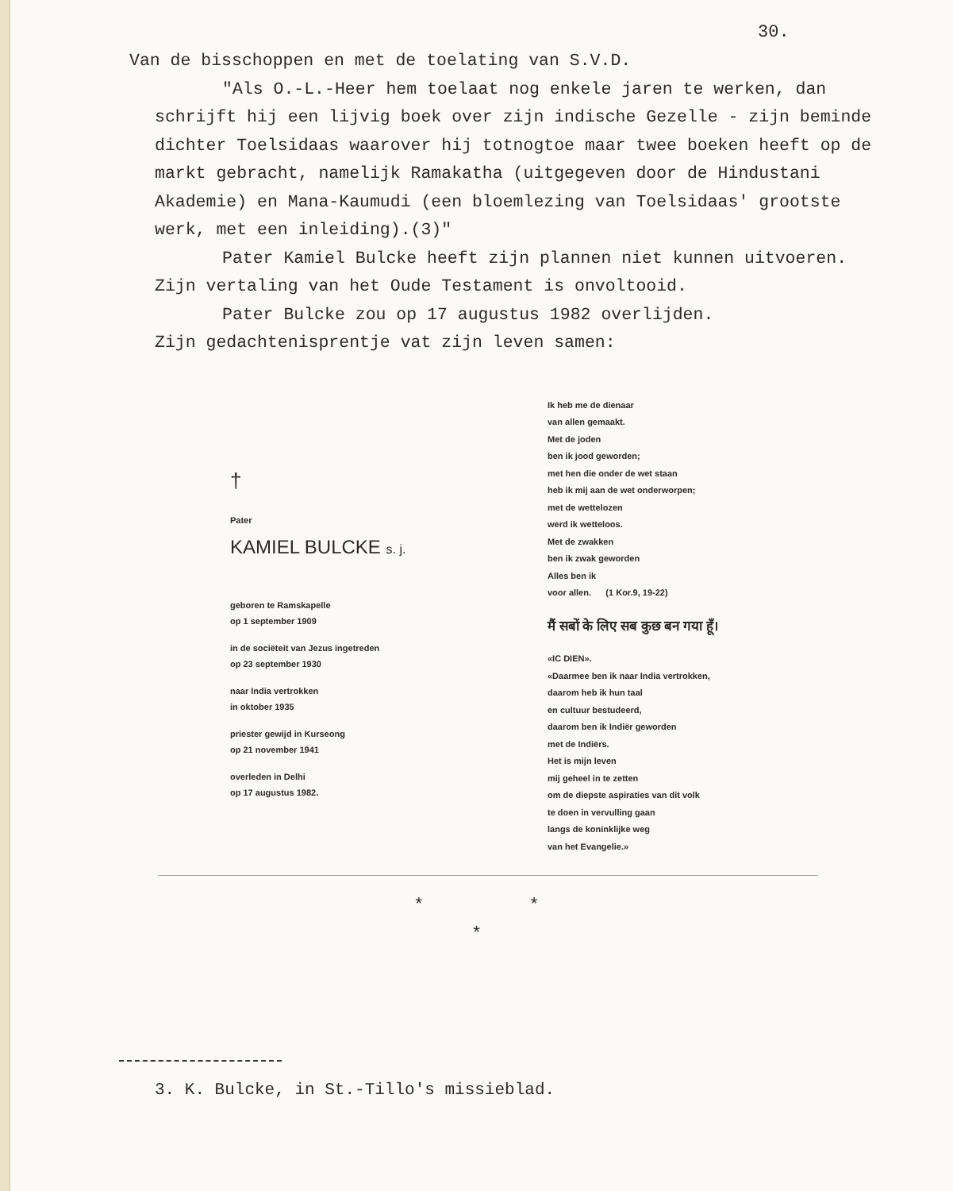30.
Van de bisschoppen en met de toelating van S.V.D.
"Als O.-L.-Heer hem toelaat nog enkele jaren te werken, dan schrijft hij een lijvig boek over zijn indische Gezelle - zijn beminde dichter Toelsidaas waarover hij totnogtoe maar twee boeken heeft op de markt gebracht, namelijk Ramakatha (uitgegeven door de Hindustani Akademie) en Mana-Kaumudi (een bloemlezing van Toelsidaas' grootste werk, met een inleiding).(3)"
Pater Kamiel Bulcke heeft zijn plannen niet kunnen uitvoeren. Zijn vertaling van het Oude Testament is onvoltooid.
Pater Bulcke zou op 17 augustus 1982 overlijden.
Zijn gedachtenisprentje vat zijn leven samen:
†
Pater
KAMIEL BULCKE s. j.
geboren te Ramskapelle
op 1 september 1909
in de sociëteit van Jezus ingetreden
op 23 september 1930
naar India vertrokken
in oktober 1935
priester gewijd in Kurseong
op 21 november 1941
overleden in Delhi
op 17 augustus 1982.
Ik heb me de dienaar
van allen gemaakt.
Met de joden
ben ik jood geworden;
met hen die onder de wet staan
heb ik mij aan de wet onderworpen;
met de wettelozen
werd ik wetteloos.
Met de zwakken
ben ik zwak geworden
Alles ben ik
voor allen. (1 Kor.9, 19-22)
मैं सबों के लिए सब कुछ बन गया हूँ।
«IC DIEN».
«Daarmee ben ik naar India vertrokken,
daarom heb ik hun taal
en cultuur bestudeerd,
daarom ben ik Indiër geworden
met de Indiërs.
Het is mijn leven
mij geheel in te zetten
om de diepste aspiraties van dit volk
te doen in vervulling gaan
langs de koninklijke weg
van het Evangelie.»
* *
*
3. K. Bulcke, in St.-Tillo's missieblad.